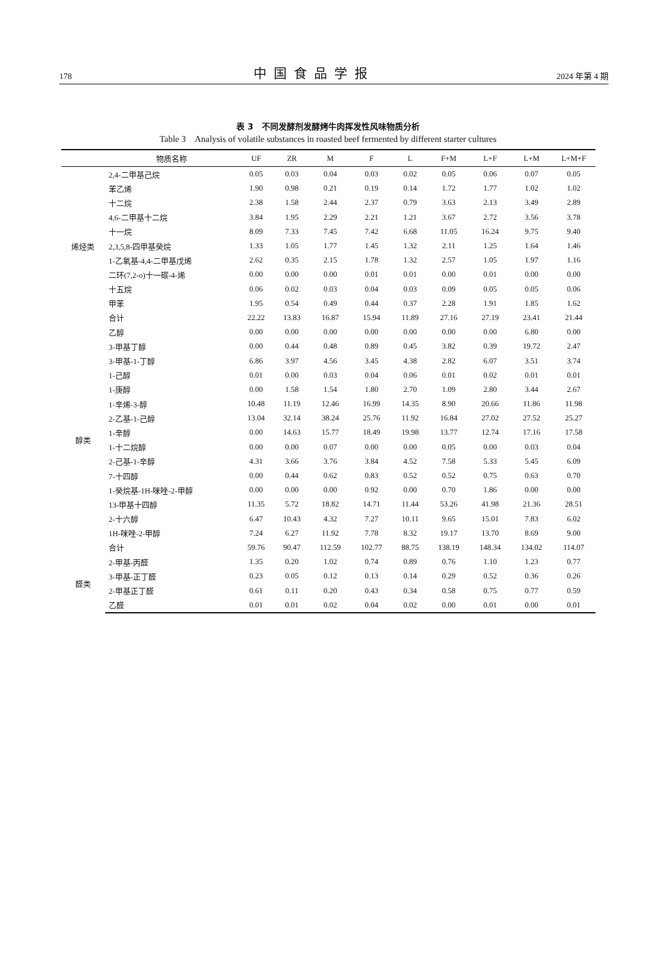178 中国食品学报 2024 年第 4 期
表 3　不同发酵剂发酵烤牛肉挥发性风味物质分析
Table 3　Analysis of volatile substances in roasted beef fermented by different starter cultures
| | 物质名称 | UF | ZR | M | F | L | F+M | L+F | L+M | L+M+F |
| --- | --- | --- | --- | --- | --- | --- | --- | --- | --- | --- |
| 烯烃类 | 2,4-二甲基己烷 | 0.05 | 0.03 | 0.04 | 0.03 | 0.02 | 0.05 | 0.06 | 0.07 | 0.05 |
| | 苯乙烯 | 1.90 | 0.98 | 0.21 | 0.19 | 0.14 | 1.72 | 1.77 | 1.02 | 1.02 |
| | 十二烷 | 2.38 | 1.58 | 2.44 | 2.37 | 0.79 | 3.63 | 2.13 | 3.49 | 2.89 |
| | 4,6-二甲基十二烷 | 3.84 | 1.95 | 2.29 | 2.21 | 1.21 | 3.67 | 2.72 | 3.56 | 3.78 |
| | 十一烷 | 8.09 | 7.33 | 7.45 | 7.42 | 6.68 | 11.05 | 16.24 | 9.75 | 9.40 |
| | 2,3,5,8-四甲基癸烷 | 1.33 | 1.05 | 1.77 | 1.45 | 1.32 | 2.11 | 1.25 | 1.64 | 1.46 |
| | 1-乙氧基-4,4-二甲基戊烯 | 2.62 | 0.35 | 2.15 | 1.78 | 1.32 | 2.57 | 1.05 | 1.97 | 1.16 |
| | 二环(7,2-o)十一碳-4-烯 | 0.00 | 0.00 | 0.00 | 0.01 | 0.01 | 0.00 | 0.01 | 0.00 | 0.00 |
| | 十五烷 | 0.06 | 0.02 | 0.03 | 0.04 | 0.03 | 0.09 | 0.05 | 0.05 | 0.06 |
| | 甲苯 | 1.95 | 0.54 | 0.49 | 0.44 | 0.37 | 2.28 | 1.91 | 1.85 | 1.62 |
| | 合计 | 22.22 | 13.83 | 16.87 | 15.94 | 11.89 | 27.16 | 27.19 | 23.41 | 21.44 |
| 醇类 | 乙醇 | 0.00 | 0.00 | 0.00 | 0.00 | 0.00 | 0.00 | 0.00 | 6.80 | 0.00 |
| | 3-甲基丁醇 | 0.00 | 0.44 | 0.48 | 0.89 | 0.45 | 3.82 | 0.39 | 19.72 | 2.47 |
| | 3-甲基-1-丁醇 | 6.86 | 3.97 | 4.56 | 3.45 | 4.38 | 2.82 | 6.07 | 3.51 | 3.74 |
| | 1-己醇 | 0.01 | 0.00 | 0.03 | 0.04 | 0.06 | 0.01 | 0.02 | 0.01 | 0.01 |
| | 1-庚醇 | 0.00 | 1.58 | 1.54 | 1.80 | 2.70 | 1.09 | 2.80 | 3.44 | 2.67 |
| | 1-辛烯-3-醇 | 10.48 | 11.19 | 12.46 | 16.99 | 14.35 | 8.90 | 20.66 | 11.86 | 11.98 |
| | 2-乙基-1-己醇 | 13.04 | 32.14 | 38.24 | 25.76 | 11.92 | 16.84 | 27.02 | 27.52 | 25.27 |
| | 1-辛醇 | 0.00 | 14.63 | 15.77 | 18.49 | 19.98 | 13.77 | 12.74 | 17.16 | 17.58 |
| | 1-十二烷醇 | 0.00 | 0.00 | 0.07 | 0.00 | 0.00 | 0.05 | 0.00 | 0.03 | 0.04 |
| | 2-己基-1-辛醇 | 4.31 | 3.66 | 3.76 | 3.84 | 4.52 | 7.58 | 5.33 | 5.45 | 6.09 |
| | 7-十四醇 | 0.00 | 0.44 | 0.62 | 0.83 | 0.52 | 0.52 | 0.75 | 0.63 | 0.70 |
| | 1-癸烷基-1H-咪唑-2-甲醇 | 0.00 | 0.00 | 0.00 | 0.92 | 0.00 | 0.70 | 1.86 | 0.00 | 0.00 |
| | 13-甲基十四醇 | 11.35 | 5.72 | 18.82 | 14.71 | 11.44 | 53.26 | 41.98 | 21.36 | 28.51 |
| | 2-十六醇 | 6.47 | 10.43 | 4.32 | 7.27 | 10.11 | 9.65 | 15.01 | 7.83 | 6.02 |
| | 1H-咪唑-2-甲醇 | 7.24 | 6.27 | 11.92 | 7.78 | 8.32 | 19.17 | 13.70 | 8.69 | 9.00 |
| | 合计 | 59.76 | 90.47 | 112.59 | 102.77 | 88.75 | 138.19 | 148.34 | 134.02 | 114.07 |
| 醛类 | 2-甲基-丙醛 | 1.35 | 0.20 | 1.02 | 0.74 | 0.89 | 0.76 | 1.10 | 1.23 | 0.77 |
| | 3-甲基-正丁醛 | 0.23 | 0.05 | 0.12 | 0.13 | 0.14 | 0.29 | 0.52 | 0.36 | 0.26 |
| | 2-甲基正丁醛 | 0.61 | 0.11 | 0.20 | 0.43 | 0.34 | 0.58 | 0.75 | 0.77 | 0.59 |
| | 乙醛 | 0.01 | 0.01 | 0.02 | 0.04 | 0.02 | 0.00 | 0.01 | 0.00 | 0.01 |